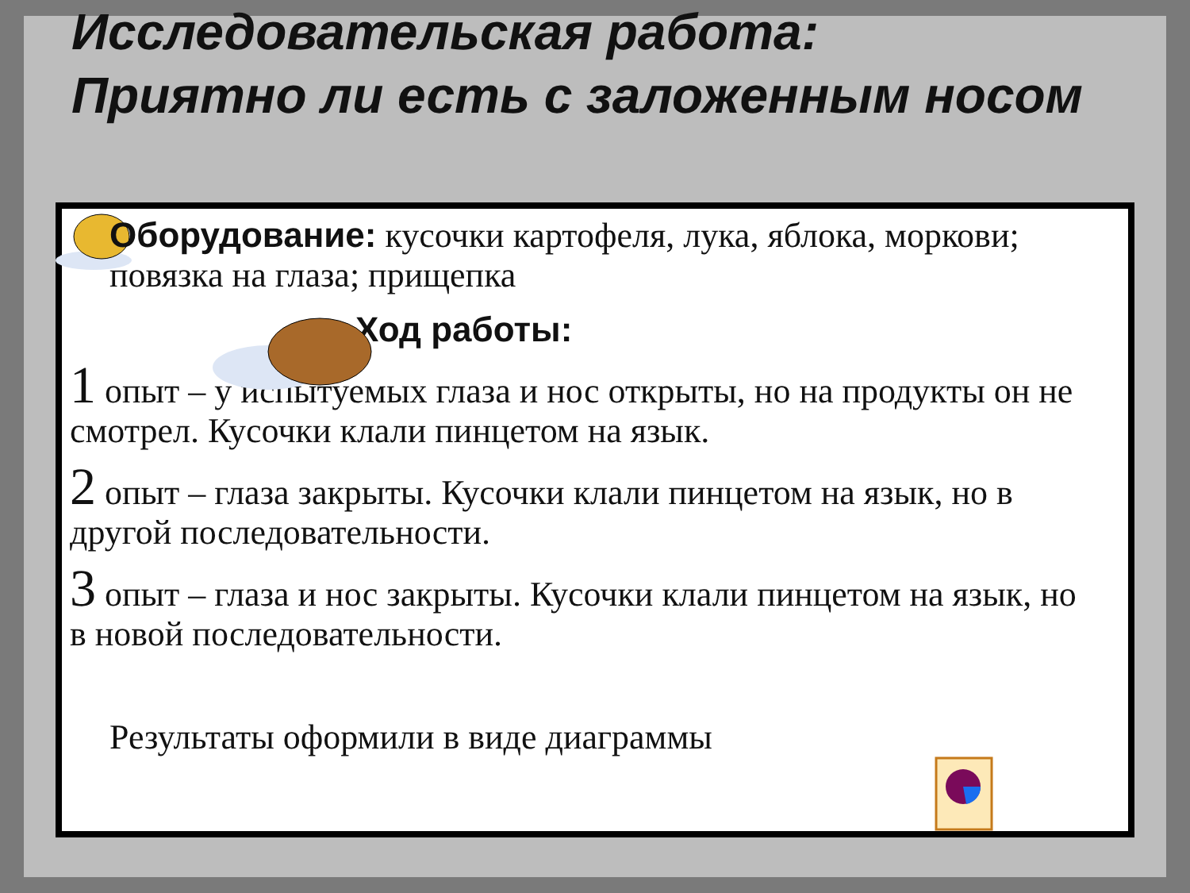Исследовательская работа:
Приятно ли есть с заложенным носом
Оборудование: кусочки картофеля, лука, яблока, моркови; повязка на глаза; прищепка
Ход работы:
1 опыт – у испытуемых глаза и нос открыты, но на продукты он не смотрел. Кусочки клали пинцетом на язык.
2 опыт – глаза закрыты. Кусочки клали пинцетом на язык, но в другой последовательности.
3 опыт – глаза и нос закрыты. Кусочки клали пинцетом на язык, но в новой последовательности.
Результаты оформили в виде диаграммы